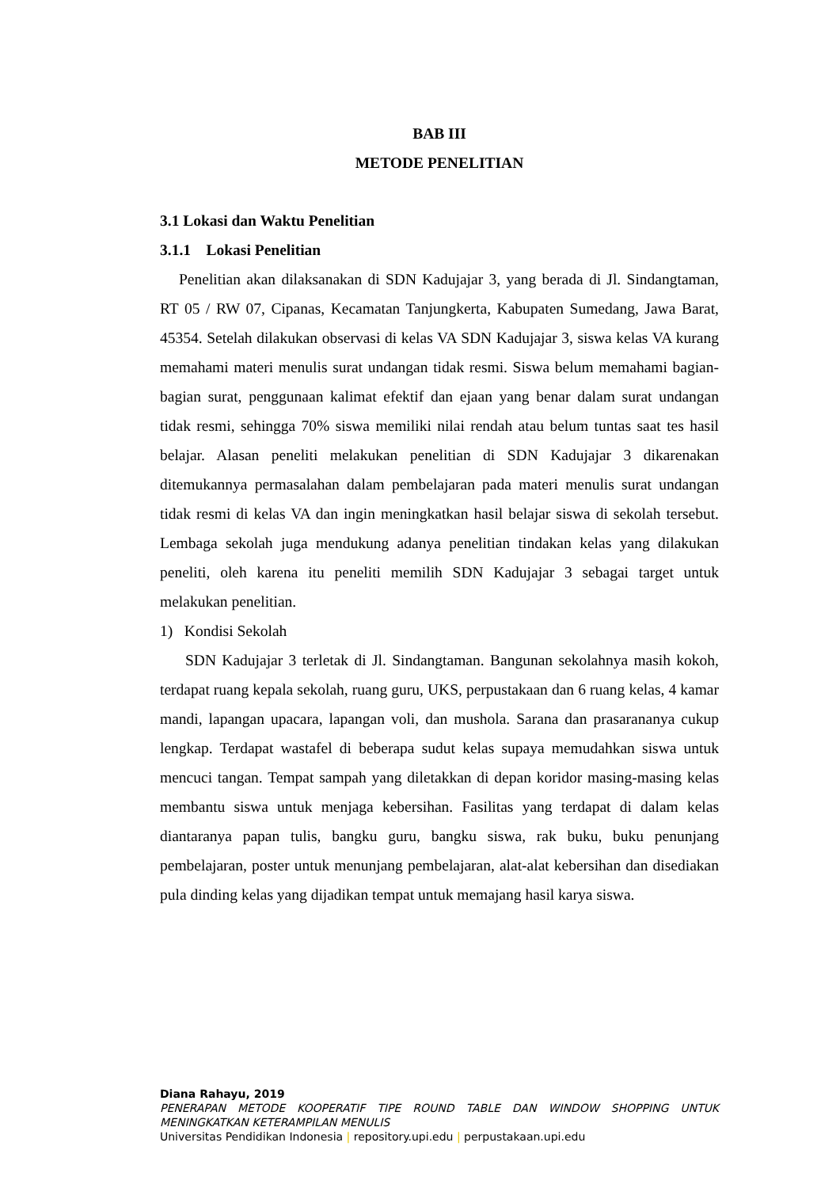BAB III
METODE PENELITIAN
3.1 Lokasi dan Waktu Penelitian
3.1.1 Lokasi Penelitian
Penelitian akan dilaksanakan di SDN Kadujajar 3, yang berada di Jl. Sindangtaman, RT 05 / RW 07, Cipanas, Kecamatan Tanjungkerta, Kabupaten Sumedang, Jawa Barat, 45354. Setelah dilakukan observasi di kelas VA SDN Kadujajar 3, siswa kelas VA kurang memahami materi menulis surat undangan tidak resmi. Siswa belum memahami bagian-bagian surat, penggunaan kalimat efektif dan ejaan yang benar dalam surat undangan tidak resmi, sehingga 70% siswa memiliki nilai rendah atau belum tuntas saat tes hasil belajar. Alasan peneliti melakukan penelitian di SDN Kadujajar 3 dikarenakan ditemukannya permasalahan dalam pembelajaran pada materi menulis surat undangan tidak resmi di kelas VA dan ingin meningkatkan hasil belajar siswa di sekolah tersebut. Lembaga sekolah juga mendukung adanya penelitian tindakan kelas yang dilakukan peneliti, oleh karena itu peneliti memilih SDN Kadujajar 3 sebagai target untuk melakukan penelitian.
1) Kondisi Sekolah
SDN Kadujajar 3 terletak di Jl. Sindangtaman. Bangunan sekolahnya masih kokoh, terdapat ruang kepala sekolah, ruang guru, UKS, perpustakaan dan 6 ruang kelas, 4 kamar mandi, lapangan upacara, lapangan voli, dan mushola. Sarana dan prasarananya cukup lengkap. Terdapat wastafel di beberapa sudut kelas supaya memudahkan siswa untuk mencuci tangan. Tempat sampah yang diletakkan di depan koridor masing-masing kelas membantu siswa untuk menjaga kebersihan. Fasilitas yang terdapat di dalam kelas diantaranya papan tulis, bangku guru, bangku siswa, rak buku, buku penunjang pembelajaran, poster untuk menunjang pembelajaran, alat-alat kebersihan dan disediakan pula dinding kelas yang dijadikan tempat untuk memajang hasil karya siswa.
Diana Rahayu, 2019
PENERAPAN METODE KOOPERATIF TIPE ROUND TABLE DAN WINDOW SHOPPING UNTUK MENINGKATKAN KETERAMPILAN MENULIS
Universitas Pendidikan Indonesia | repository.upi.edu | perpustakaan.upi.edu